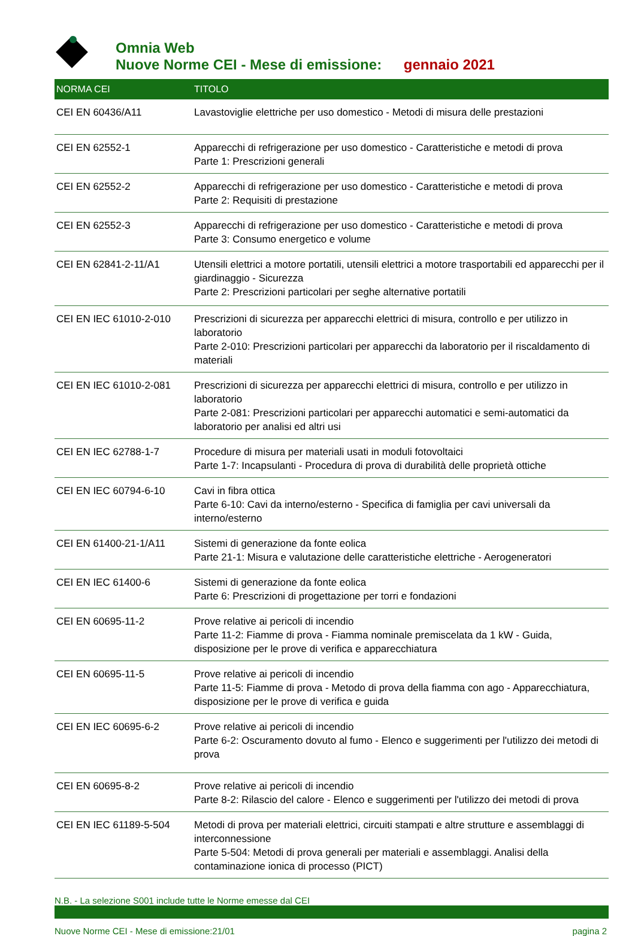Omnia Web
Nuove Norme CEI - Mese di emissione: gennaio 2021
| NORMA CEI | TITOLO |
| --- | --- |
| CEI EN 60436/A11 | Lavastoviglie elettriche per uso domestico - Metodi di misura delle prestazioni |
| CEI EN 62552-1 | Apparecchi di refrigerazione per uso domestico - Caratteristiche e metodi di prova Parte 1: Prescrizioni generali |
| CEI EN 62552-2 | Apparecchi di refrigerazione per uso domestico - Caratteristiche e metodi di prova Parte 2: Requisiti di prestazione |
| CEI EN 62552-3 | Apparecchi di refrigerazione per uso domestico - Caratteristiche e metodi di prova Parte 3: Consumo energetico e volume |
| CEI EN 62841-2-11/A1 | Utensili elettrici a motore portatili, utensili elettrici a motore trasportabili ed apparecchi per il giardinaggio - Sicurezza Parte 2: Prescrizioni particolari per seghe alternative portatili |
| CEI EN IEC 61010-2-010 | Prescrizioni di sicurezza per apparecchi elettrici di misura, controllo e per utilizzo in laboratorio Parte 2-010: Prescrizioni particolari per apparecchi da laboratorio per il riscaldamento di materiali |
| CEI EN IEC 61010-2-081 | Prescrizioni di sicurezza per apparecchi elettrici di misura, controllo e per utilizzo in laboratorio Parte 2-081: Prescrizioni particolari per apparecchi automatici e semi-automatici da laboratorio per analisi ed altri usi |
| CEI EN IEC 62788-1-7 | Procedure di misura per materiali usati in moduli fotovoltaici Parte 1-7: Incapsulanti - Procedura di prova di durabilità delle proprietà ottiche |
| CEI EN IEC 60794-6-10 | Cavi in fibra ottica Parte 6-10: Cavi da interno/esterno - Specifica di famiglia per cavi universali da interno/esterno |
| CEI EN 61400-21-1/A11 | Sistemi di generazione da fonte eolica Parte 21-1: Misura e valutazione delle caratteristiche elettriche - Aerogeneratori |
| CEI EN IEC 61400-6 | Sistemi di generazione da fonte eolica Parte 6: Prescrizioni di progettazione per torri e fondazioni |
| CEI EN 60695-11-2 | Prove relative ai pericoli di incendio Parte 11-2: Fiamme di prova - Fiamma nominale premiscelata da 1 kW - Guida, disposizione per le prove di verifica e apparecchiatura |
| CEI EN 60695-11-5 | Prove relative ai pericoli di incendio Parte 11-5: Fiamme di prova - Metodo di prova della fiamma con ago - Apparecchiatura, disposizione per le prove di verifica e guida |
| CEI EN IEC 60695-6-2 | Prove relative ai pericoli di incendio Parte 6-2: Oscuramento dovuto al fumo - Elenco e suggerimenti per l'utilizzo dei metodi di prova |
| CEI EN 60695-8-2 | Prove relative ai pericoli di incendio Parte 8-2: Rilascio del calore - Elenco e suggerimenti per l'utilizzo dei metodi di prova |
| CEI EN IEC 61189-5-504 | Metodi di prova per materiali elettrici, circuiti stampati e altre strutture e assemblaggi di interconnessione Parte 5-504: Metodi di prova generali per materiali e assemblaggi. Analisi della contaminazione ionica di processo (PICT) |
N.B. - La selezione S001 include tutte le Norme emesse dal CEI
Nuove Norme CEI - Mese di emissione:21/01 pagina 2